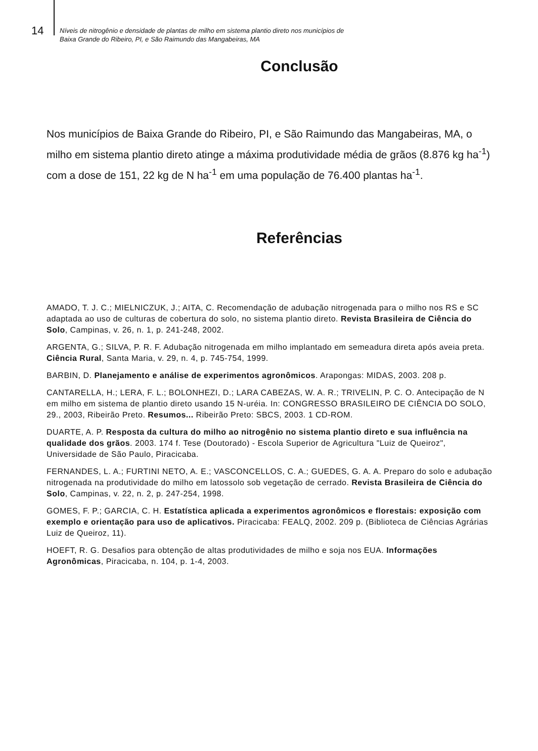14
Níveis de nitrogênio e densidade de plantas de milho em sistema plantio direto nos municípios de
Baixa Grande do Ribeiro, PI, e São Raimundo das Mangabeiras, MA
Conclusão
Nos municípios de Baixa Grande do Ribeiro, PI, e São Raimundo das Mangabeiras, MA, o milho em sistema plantio direto atinge a máxima produtividade média de grãos (8.876 kg ha<sup>-1</sup>) com a dose de 151, 22 kg de N ha<sup>-1</sup> em uma população de 76.400 plantas ha<sup>-1</sup>.
Referências
AMADO, T. J. C.; MIELNICZUK, J.; AITA, C. Recomendação de adubação nitrogenada para o milho nos RS e SC adaptada ao uso de culturas de cobertura do solo, no sistema plantio direto. Revista Brasileira de Ciência do Solo, Campinas, v. 26, n. 1, p. 241-248, 2002.
ARGENTA, G.; SILVA, P. R. F. Adubação nitrogenada em milho implantado em semeadura direta após aveia preta. Ciência Rural, Santa Maria, v. 29, n. 4, p. 745-754, 1999.
BARBIN, D. Planejamento e análise de experimentos agronômicos. Arapongas: MIDAS, 2003. 208 p.
CANTARELLA, H.; LERA, F. L.; BOLONHEZI, D.; LARA CABEZAS, W. A. R.; TRIVELIN, P. C. O. Antecipação de N em milho em sistema de plantio direto usando 15 N-uréia. In: CONGRESSO BRASILEIRO DE CIÊNCIA DO SOLO, 29., 2003, Ribeirão Preto. Resumos... Ribeirão Preto: SBCS, 2003. 1 CD-ROM.
DUARTE, A. P. Resposta da cultura do milho ao nitrogênio no sistema plantio direto e sua influência na qualidade dos grãos. 2003. 174 f. Tese (Doutorado) - Escola Superior de Agricultura "Luiz de Queiroz", Universidade de São Paulo, Piracicaba.
FERNANDES, L. A.; FURTINI NETO, A. E.; VASCONCELLOS, C. A.; GUEDES, G. A. A. Preparo do solo e adubação nitrogenada na produtividade do milho em latossolo sob vegetação de cerrado. Revista Brasileira de Ciência do Solo, Campinas, v. 22, n. 2, p. 247-254, 1998.
GOMES, F. P.; GARCIA, C. H. Estatística aplicada a experimentos agronômicos e florestais: exposição com exemplo e orientação para uso de aplicativos. Piracicaba: FEALQ, 2002. 209 p. (Biblioteca de Ciências Agrárias Luiz de Queiroz, 11).
HOEFT, R. G. Desafios para obtenção de altas produtividades de milho e soja nos EUA. Informações Agronômicas, Piracicaba, n. 104, p. 1-4, 2003.